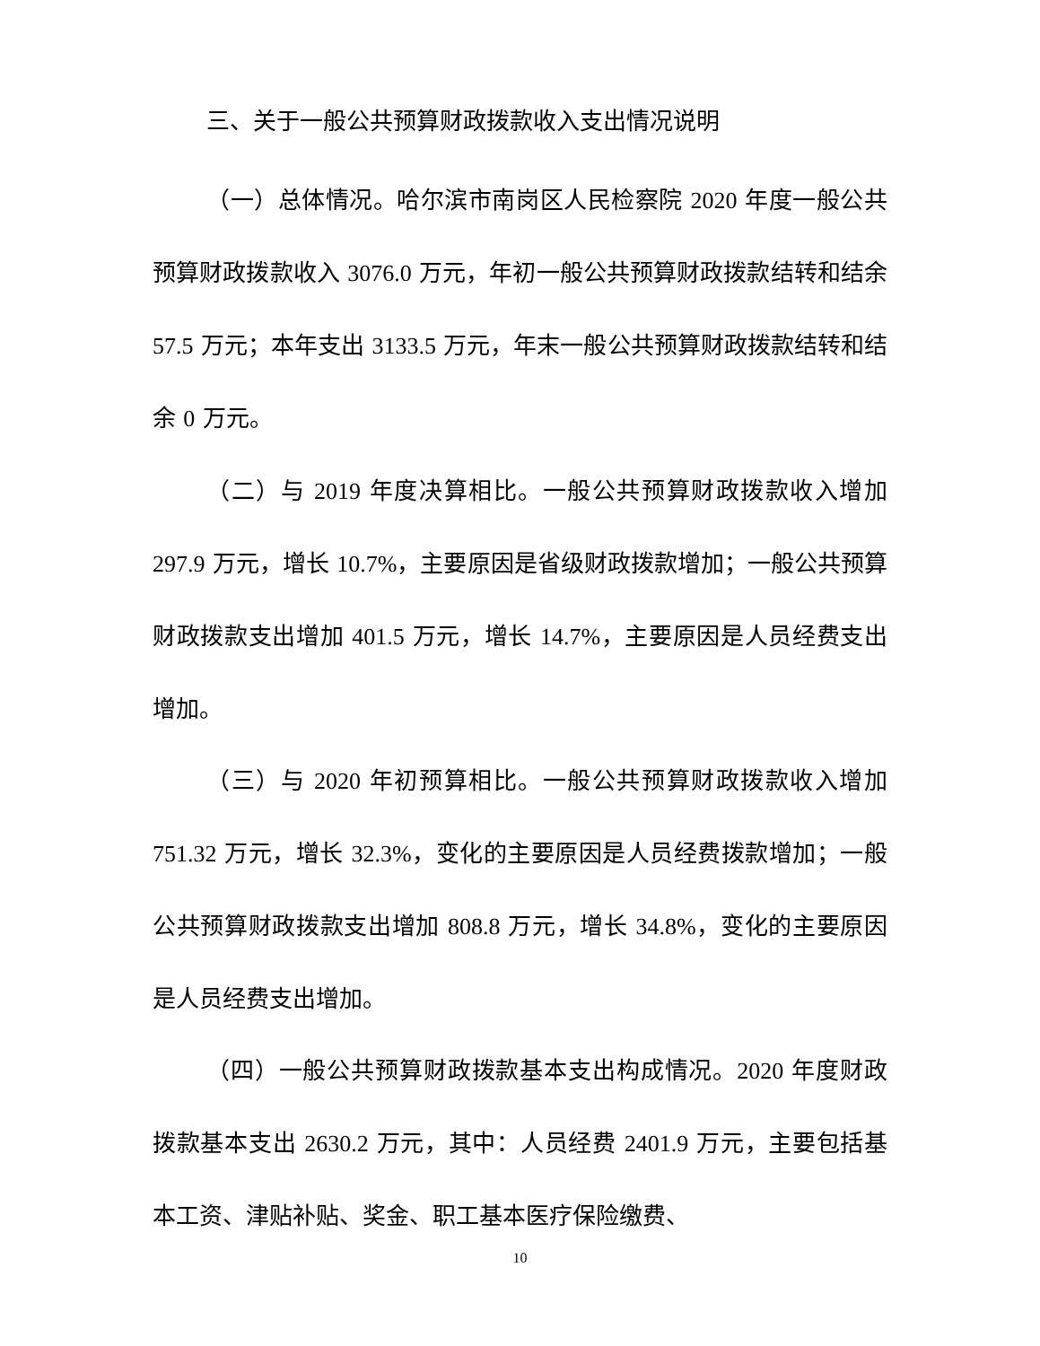三、关于一般公共预算财政拨款收入支出情况说明
（一）总体情况。哈尔滨市南岗区人民检察院 2020 年度一般公共预算财政拨款收入 3076.0 万元，年初一般公共预算财政拨款结转和结余 57.5 万元；本年支出 3133.5 万元，年末一般公共预算财政拨款结转和结余 0 万元。
（二）与 2019 年度决算相比。一般公共预算财政拨款收入增加 297.9 万元，增长 10.7%，主要原因是省级财政拨款增加；一般公共预算财政拨款支出增加 401.5 万元，增长 14.7%，主要原因是人员经费支出增加。
（三）与 2020 年初预算相比。一般公共预算财政拨款收入增加 751.32 万元，增长 32.3%，变化的主要原因是人员经费拨款增加；一般公共预算财政拨款支出增加 808.8 万元，增长 34.8%，变化的主要原因是人员经费支出增加。
（四）一般公共预算财政拨款基本支出构成情况。2020 年度财政拨款基本支出 2630.2 万元，其中：人员经费 2401.9 万元，主要包括基本工资、津贴补贴、奖金、职工基本医疗保险缴费、
10